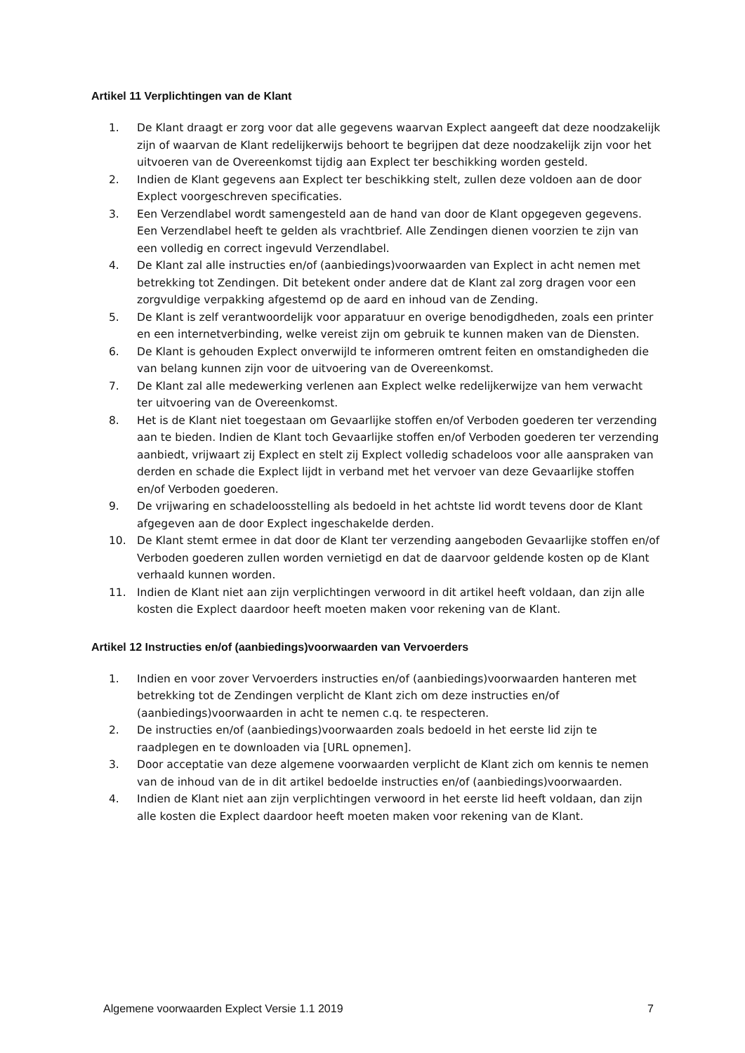Artikel 11 Verplichtingen van de Klant
1. De Klant draagt er zorg voor dat alle gegevens waarvan Explect aangeeft dat deze noodzakelijk zijn of waarvan de Klant redelijkerwijs behoort te begrijpen dat deze noodzakelijk zijn voor het uitvoeren van de Overeenkomst tijdig aan Explect ter beschikking worden gesteld.
2. Indien de Klant gegevens aan Explect ter beschikking stelt, zullen deze voldoen aan de door Explect voorgeschreven specificaties.
3. Een Verzendlabel wordt samengesteld aan de hand van door de Klant opgegeven gegevens. Een Verzendlabel heeft te gelden als vrachtbrief. Alle Zendingen dienen voorzien te zijn van een volledig en correct ingevuld Verzendlabel.
4. De Klant zal alle instructies en/of (aanbiedings)voorwaarden van Explect in acht nemen met betrekking tot Zendingen. Dit betekent onder andere dat de Klant zal zorg dragen voor een zorgvuldige verpakking afgestemd op de aard en inhoud van de Zending.
5. De Klant is zelf verantwoordelijk voor apparatuur en overige benodigdheden, zoals een printer en een internetverbinding, welke vereist zijn om gebruik te kunnen maken van de Diensten.
6. De Klant is gehouden Explect onverwijld te informeren omtrent feiten en omstandigheden die van belang kunnen zijn voor de uitvoering van de Overeenkomst.
7. De Klant zal alle medewerking verlenen aan Explect welke redelijkerwijze van hem verwacht ter uitvoering van de Overeenkomst.
8. Het is de Klant niet toegestaan om Gevaarlijke stoffen en/of Verboden goederen ter verzending aan te bieden. Indien de Klant toch Gevaarlijke stoffen en/of Verboden goederen ter verzending aanbiedt, vrijwaart zij Explect en stelt zij Explect volledig schadeloos voor alle aanspraken van derden en schade die Explect lijdt in verband met het vervoer van deze Gevaarlijke stoffen en/of Verboden goederen.
9. De vrijwaring en schadeloosstelling als bedoeld in het achtste lid wordt tevens door de Klant afgegeven aan de door Explect ingeschakelde derden.
10. De Klant stemt ermee in dat door de Klant ter verzending aangeboden Gevaarlijke stoffen en/of Verboden goederen zullen worden vernietigd en dat de daarvoor geldende kosten op de Klant verhaald kunnen worden.
11. Indien de Klant niet aan zijn verplichtingen verwoord in dit artikel heeft voldaan, dan zijn alle kosten die Explect daardoor heeft moeten maken voor rekening van de Klant.
Artikel 12 Instructies en/of (aanbiedings)voorwaarden van Vervoerders
1. Indien en voor zover Vervoerders instructies en/of (aanbiedings)voorwaarden hanteren met betrekking tot de Zendingen verplicht de Klant zich om deze instructies en/of (aanbiedings)voorwaarden in acht te nemen c.q. te respecteren.
2. De instructies en/of (aanbiedings)voorwaarden zoals bedoeld in het eerste lid zijn te raadplegen en te downloaden via [URL opnemen].
3. Door acceptatie van deze algemene voorwaarden verplicht de Klant zich om kennis te nemen van de inhoud van de in dit artikel bedoelde instructies en/of (aanbiedings)voorwaarden.
4. Indien de Klant niet aan zijn verplichtingen verwoord in het eerste lid heeft voldaan, dan zijn alle kosten die Explect daardoor heeft moeten maken voor rekening van de Klant.
Algemene voorwaarden Explect Versie 1.1 2019 7